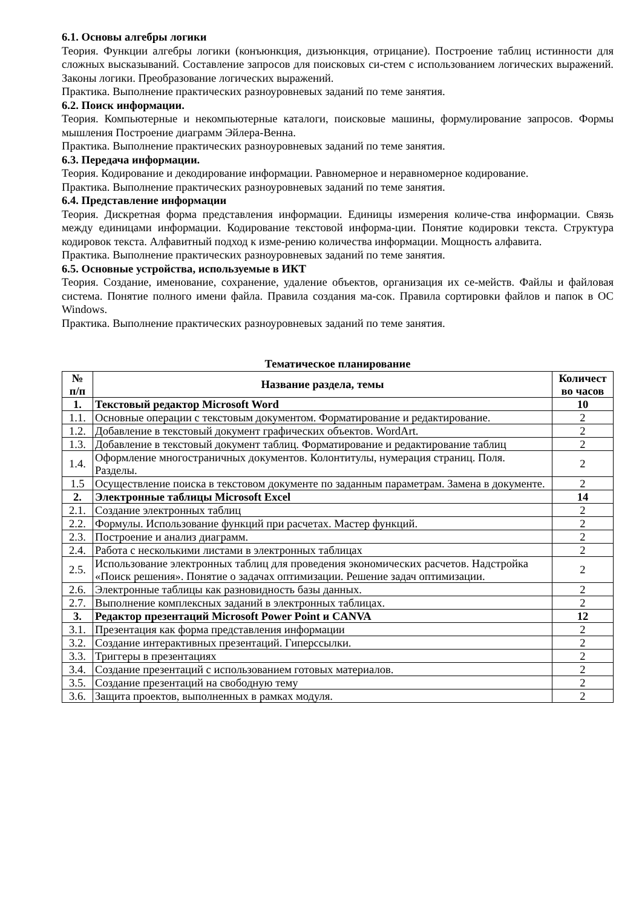6.1. Основы алгебры логики
Теория. Функции алгебры логики (конъюнкция, дизъюнкция, отрицание). Построение таблиц истинности для сложных высказываний. Составление запросов для поисковых си-стем с использованием логических выражений. Законы логики. Преобразование логических выражений.
Практика. Выполнение практических разноуровневых заданий по теме занятия.
6.2. Поиск информации.
Теория. Компьютерные и некомпьютерные каталоги, поисковые машины, формулирование запросов. Формы мышления Построение диаграмм Эйлера-Венна.
Практика. Выполнение практических разноуровневых заданий по теме занятия.
6.3. Передача информации.
Теория. Кодирование и декодирование информации. Равномерное и неравномерное кодирование.
Практика. Выполнение практических разноуровневых заданий по теме занятия.
6.4. Представление информации
Теория. Дискретная форма представления информации. Единицы измерения количе-ства информации. Связь между единицами информации. Кодирование текстовой информа-ции. Понятие кодировки текста. Структура кодировок текста. Алфавитный подход к изме-рению количества информации. Мощность алфавита.
Практика. Выполнение практических разноуровневых заданий по теме занятия.
6.5. Основные устройства, используемые в ИКТ
Теория. Создание, именование, сохранение, удаление объектов, организация их се-мейств. Файлы и файловая система. Понятие полного имени файла. Правила создания ма-сок. Правила сортировки файлов и папок в ОС Windows.
Практика. Выполнение практических разноуровневых заданий по теме занятия.
Тематическое планирование
| № п/п | Название раздела, темы | Количест во часов |
| 1. | Текстовый редактор Microsoft Word | 10 |
| 1.1. | Основные операции с текстовым документом. Форматирование и редактирование. | 2 |
| 1.2. | Добавление в текстовый документ графических объектов. WordArt. | 2 |
| 1.3. | Добавление в текстовый документ таблиц. Форматирование и редактирование таблиц | 2 |
| 1.4. | Оформление многостраничных документов. Колонтитулы, нумерация страниц. Поля. Разделы. | 2 |
| 1.5 | Осуществление поиска в текстовом документе по заданным параметрам. Замена в документе. | 2 |
| 2. | Электронные таблицы Microsoft Excel | 14 |
| 2.1. | Создание электронных таблиц | 2 |
| 2.2. | Формулы. Использование функций при расчетах. Мастер функций. | 2 |
| 2.3. | Построение и анализ диаграмм. | 2 |
| 2.4. | Работа с несколькими листами в электронных таблицах | 2 |
| 2.5. | Использование электронных таблиц для проведения экономических расчетов. Надстройка «Поиск решения». Понятие о задачах оптимизации. Решение задач оптимизации. | 2 |
| 2.6. | Электронные таблицы как разновидность базы данных. | 2 |
| 2.7. | Выполнение комплексных заданий в электронных таблицах. | 2 |
| 3. | Редактор презентаций Microsoft Power Point и CANVA | 12 |
| 3.1. | Презентация как форма представления информации | 2 |
| 3.2. | Создание интерактивных презентаций. Гиперссылки. | 2 |
| 3.3. | Триггеры в презентациях | 2 |
| 3.4. | Создание презентаций с использованием готовых материалов. | 2 |
| 3.5. | Создание презентаций на свободную тему | 2 |
| 3.6. | Защита проектов, выполненных в рамках модуля. | 2 |